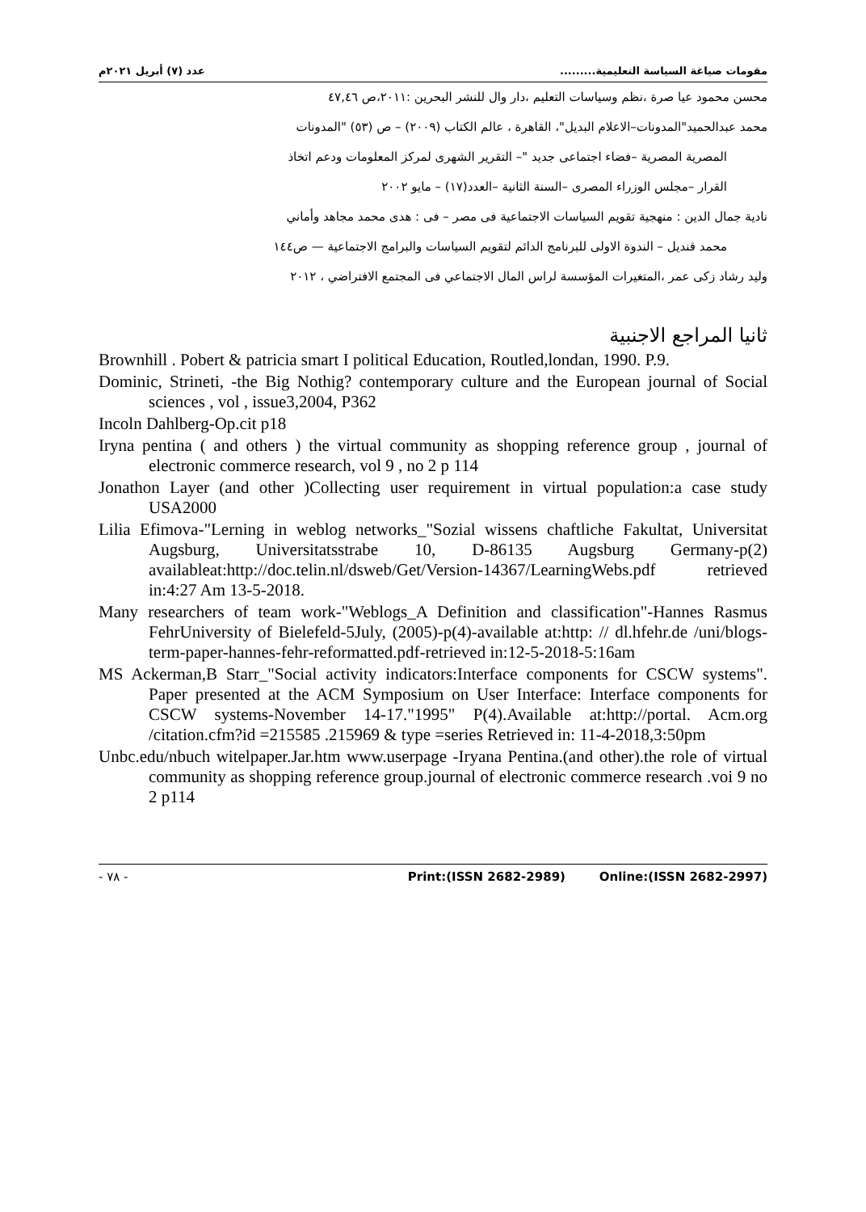مقومات صياغة السياسة التعليمية......... عدد (٧) أبريل ٢٠٢١م
محسن محمود عيا صرة ،نظم وسياسات التعليم ،دار وال للنشر البحرين :٢٠١١،ص ٤٧,٤٦
محمد عبدالحميد"المدونات–الاعلام البديل"، القاهرة ، عالم الكتاب (٢٠٠٩) – ص (٥٣) "المدونات
المصرية المصرية –فضاء اجتماعى جديد "– التقرير الشهرى لمركز المعلومات ودعم اتخاذ
القرار –مجلس الوزراء المصرى –السنة الثانية –العدد(١٧) – مايو ٢٠٠٢
نادية جمال الدين : منهجية تقويم السياسات الاجتماعية فى مصر – فى : هدى محمد مجاهد وأماني
محمد قنديل – الندوة الاولى للبرنامج الدائم لتقويم السياسات والبرامج الاجتماعية — ص١٤٤
وليد رشاد زكى عمر ،المتغيرات المؤسسة لراس المال الاجتماعي فى المجتمع الافتراضي ، ٢٠١٢
ثانيا المراجع الاجنبية
Brownhill . Pobert & patricia smart I political Education, Routled,londan, 1990. P.9.
Dominic, Strineti, -the Big Nothig? contemporary culture and the European journal of Social sciences , vol , issue3,2004, P362
Incoln Dahlberg-Op.cit p18
Iryna pentina ( and others ) the virtual community as shopping reference group , journal of electronic commerce research, vol 9 , no 2 p 114
Jonathon Layer (and other )Collecting user requirement in virtual population:a case study USA2000
Lilia Efimova-"Lerning in weblog networks_"Sozial wissens chaftliche Fakultat, Universitat Augsburg, Universitatsstrabe 10, D-86135 Augsburg Germany-p(2) availableat:http://doc.telin.nl/dsweb/Get/Version-14367/LearningWebs.pdf retrieved in:4:27 Am 13-5-2018.
Many researchers of team work-"Weblogs_A Definition and classification"-Hannes Rasmus FehrUniversity of Bielefeld-5July, (2005)-p(4)-available at:http: // dl.hfehr.de /uni/blogs-term-paper-hannes-fehr-reformatted.pdf-retrieved in:12-5-2018-5:16am
MS Ackerman,B Starr_"Social activity indicators:Interface components for CSCW systems". Paper presented at the ACM Symposium on User Interface: Interface components for CSCW systems-November 14-17."1995" P(4).Available at:http://portal. Acm.org /citation.cfm?id =215585 .215969 & type =series Retrieved in: 11-4-2018,3:50pm
Unbc.edu/nbuch witelpaper.Jar.htm www.userpage -Iryana Pentina.(and other).the role of virtual community as shopping reference group.journal of electronic commerce research .voi 9 no 2 p114
- ٧٨ - Print:(ISSN 2682-2989) Online:(ISSN 2682-2997)